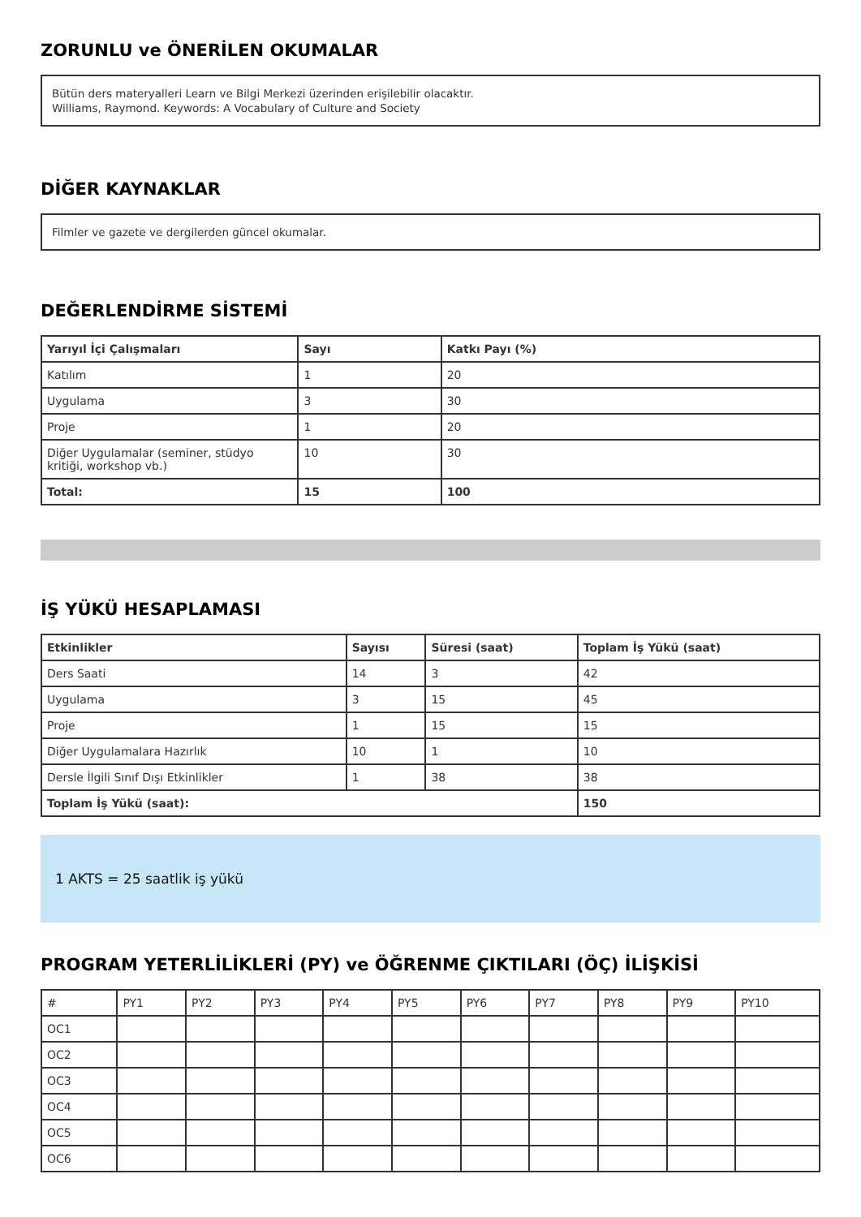ZORUNLU ve ÖNERİLEN OKUMALAR
Bütün ders materyalleri Learn ve Bilgi Merkezi üzerinden erişilebilir olacaktır.
Williams, Raymond. Keywords: A Vocabulary of Culture and Society
DİĞER KAYNAKLAR
Filmler ve gazete ve dergilerden güncel okumalar.
DEĞERLENDİRME SİSTEMİ
| Yarıyıl İçi Çalışmaları | Sayı | Katkı Payı (%) |
| --- | --- | --- |
| Katılım | 1 | 20 |
| Uygulama | 3 | 30 |
| Proje | 1 | 20 |
| Diğer Uygulamalar (seminer, stüdyo kritiği, workshop vb.) | 10 | 30 |
| Total: | 15 | 100 |
İŞ YÜKÜ HESAPLAMASI
| Etkinlikler | Sayısı | Süresi (saat) | Toplam İş Yükü (saat) |
| --- | --- | --- | --- |
| Ders Saati | 14 | 3 | 42 |
| Uygulama | 3 | 15 | 45 |
| Proje | 1 | 15 | 15 |
| Diğer Uygulamalara Hazırlık | 10 | 1 | 10 |
| Dersle İlgili Sınıf Dışı Etkinlikler | 1 | 38 | 38 |
| Toplam İş Yükü (saat): | | | 150 |
1 AKTS = 25 saatlik iş yükü
PROGRAM YETERLİLİKLERİ (PY) ve ÖĞRENME ÇIKTILARI (ÖÇ) İLİŞKİSİ
| # | PY1 | PY2 | PY3 | PY4 | PY5 | PY6 | PY7 | PY8 | PY9 | PY10 |
| OC1 | | | | | | | | | | |
| OC2 | | | | | | | | | | |
| OC3 | | | | | | | | | | |
| OC4 | | | | | | | | | | |
| OC5 | | | | | | | | | | |
| OC6 | | | | | | | | | | |